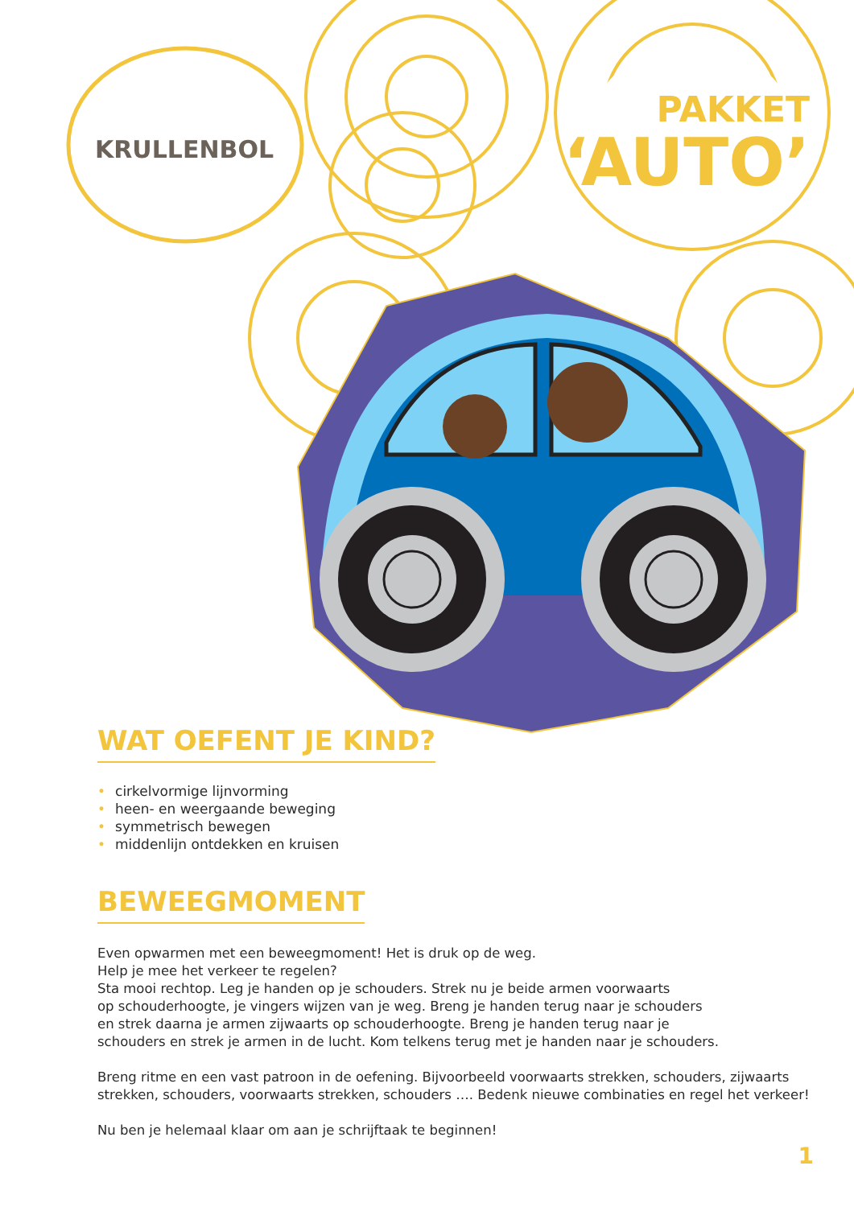KRULLENBOL
PAKKET
‘AUTO’
WAT OEFENT JE KIND?
• cirkelvormige lijnvorming
• heen- en weergaande beweging
• symmetrisch bewegen
• middenlijn ontdekken en kruisen
BEWEEGMOMENT
Even opwarmen met een beweegmoment! Het is druk op de weg.
Help je mee het verkeer te regelen?
Sta mooi rechtop. Leg je handen op je schouders. Strek nu je beide armen voorwaarts
op schouderhoogte, je vingers wijzen van je weg. Breng je handen terug naar je schouders
en strek daarna je armen zijwaarts op schouderhoogte. Breng je handen terug naar je
schouders en strek je armen in de lucht. Kom telkens terug met je handen naar je schouders.
Breng ritme en een vast patroon in de oefening. Bijvoorbeeld voorwaarts strekken, schouders, zijwaarts
strekken, schouders, voorwaarts strekken, schouders …. Bedenk nieuwe combinaties en regel het verkeer!
Nu ben je helemaal klaar om aan je schrijftaak te beginnen!
1